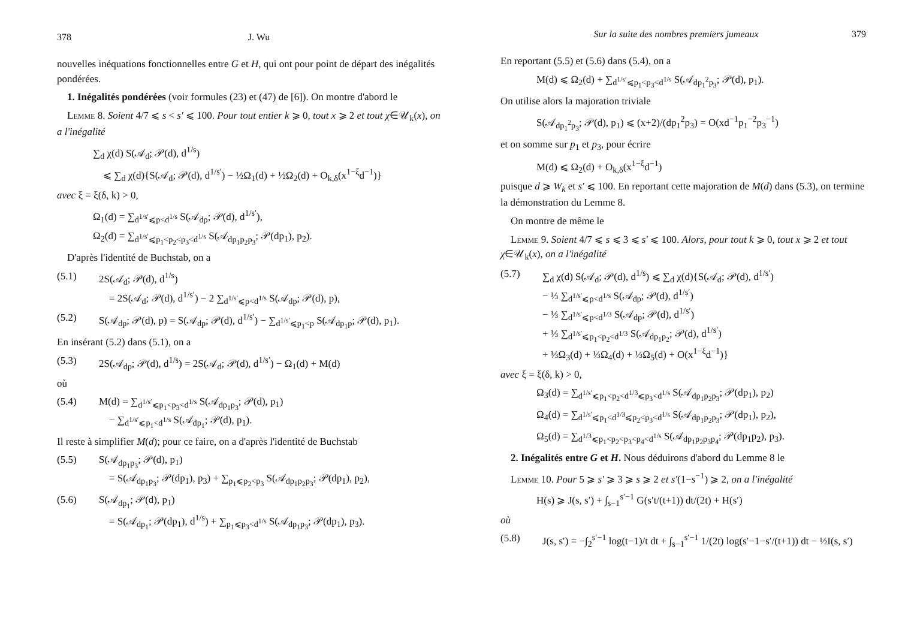378 J. Wu
nouvelles inéquations fonctionnelles entre G et H, qui ont pour point de départ des inégalités pondérées.
1. Inégalités pondérées (voir formules (23) et (47) de [6]). On montre d'abord le
Lemme 8. Soient 4/7 ⩽ s < s′ ⩽ 100. Pour tout entier k ⩾ 0, tout x ⩾ 2 et tout χ∈𝒰<sub>k</sub>(x), on a l'inégalité
∑<sub>d</sub> χ(d) S(𝒜<sub>d</sub>; 𝒫(d), d<sup>1/s</sup>)
⩽ ∑<sub>d</sub> χ(d){S(𝒜<sub>d</sub>; 𝒫(d), d<sup>1/s′</sup>) − ½Ω<sub>1</sub>(d) + ½Ω<sub>2</sub>(d) + O<sub>k,δ</sub>(x<sup>1−ξ</sup>d<sup>−1</sup>)}
avec ξ = ξ(δ, k) > 0,
Ω<sub>1</sub>(d) = ∑<sub>d<sup>1/s′</sup>⩽p<d<sup>1/s</sup></sub> S(𝒜<sub>dp</sub>; 𝒫(d), d<sup>1/s′</sup>),
Ω<sub>2</sub>(d) = ∑<sub>d<sup>1/s′</sup>⩽p<sub>1</sub><p<sub>2</sub><p<sub>3</sub><d<sup>1/s</sup></sub> S(𝒜<sub>dp<sub>1</sub>p<sub>2</sub>p<sub>3</sub></sub>; 𝒫(dp<sub>1</sub>), p<sub>2</sub>).
D'après l'identité de Buchstab, on a
(5.1) 2S(𝒜<sub>d</sub>; 𝒫(d), d<sup>1/s</sup>)
= 2S(𝒜<sub>d</sub>; 𝒫(d), d<sup>1/s′</sup>) − 2 ∑<sub>d<sup>1/s′</sup>⩽p<d<sup>1/s</sup></sub> S(𝒜<sub>dp</sub>; 𝒫(d), p),
(5.2) S(𝒜<sub>dp</sub>; 𝒫(d), p) = S(𝒜<sub>dp</sub>; 𝒫(d), d<sup>1/s′</sup>) − ∑<sub>d<sup>1/s′</sup>⩽p<sub>1</sub><p</sub> S(𝒜<sub>dp<sub>1</sub>p</sub>; 𝒫(d), p<sub>1</sub>).
En insérant (5.2) dans (5.1), on a
(5.3) 2S(𝒜<sub>dp</sub>; 𝒫(d), d<sup>1/s</sup>) = 2S(𝒜<sub>d</sub>; 𝒫(d), d<sup>1/s′</sup>) − Ω<sub>1</sub>(d) + M(d)
où
(5.4) M(d) = ∑<sub>d<sup>1/s′</sup>⩽p<sub>1</sub><p<sub>3</sub><d<sup>1/s</sup></sub> S(𝒜<sub>dp<sub>1</sub>p<sub>3</sub></sub>; 𝒫(d), p<sub>1</sub>)
− ∑<sub>d<sup>1/s′</sup>⩽p<sub>1</sub><d<sup>1/s</sup></sub> S(𝒜<sub>dp<sub>1</sub></sub>; 𝒫(d), p<sub>1</sub>).
Il reste à simplifier M(d); pour ce faire, on a d'après l'identité de Buchstab
(5.5) S(𝒜<sub>dp<sub>1</sub>p<sub>3</sub></sub>; 𝒫(d), p<sub>1</sub>)
= S(𝒜<sub>dp<sub>1</sub>p<sub>3</sub></sub>; 𝒫(dp<sub>1</sub>), p<sub>3</sub>) + ∑<sub>p<sub>1</sub>⩽p<sub>2</sub><p<sub>3</sub></sub> S(𝒜<sub>dp<sub>1</sub>p<sub>2</sub>p<sub>3</sub></sub>; 𝒫(dp<sub>1</sub>), p<sub>2</sub>),
(5.6) S(𝒜<sub>dp<sub>1</sub></sub>; 𝒫(d), p<sub>1</sub>)
= S(𝒜<sub>dp<sub>1</sub></sub>; 𝒫(dp<sub>1</sub>), d<sup>1/s</sup>) + ∑<sub>p<sub>1</sub>⩽p<sub>3</sub><d<sup>1/s</sup></sub> S(𝒜<sub>dp<sub>1</sub>p<sub>3</sub></sub>; 𝒫(dp<sub>1</sub>), p<sub>3</sub>).
Sur la suite des nombres premiers jumeaux 379
En reportant (5.5) et (5.6) dans (5.4), on a
M(d) ⩽ Ω<sub>2</sub>(d) + ∑<sub>d<sup>1/s′</sup>⩽p<sub>1</sub><p<sub>3</sub><d<sup>1/s</sup></sub> S(𝒜<sub>dp<sub>1</sub><sup>2</sup>p<sub>3</sub></sub>; 𝒫(d), p<sub>1</sub>).
On utilise alors la majoration triviale
S(𝒜<sub>dp<sub>1</sub><sup>2</sup>p<sub>3</sub></sub>; 𝒫(d), p<sub>1</sub>) ⩽ (x+2)/(dp<sub>1</sub><sup>2</sup>p<sub>3</sub>) = O(xd<sup>−1</sup>p<sub>1</sub><sup>−2</sup>p<sub>3</sub><sup>−1</sup>)
et on somme sur p<sub>1</sub> et p<sub>3</sub>, pour écrire
M(d) ⩽ Ω<sub>2</sub>(d) + O<sub>k,δ</sub>(x<sup>1−ξ</sup>d<sup>−1</sup>)
puisque d ⩾ W<sub>k</sub> et s′ ⩽ 100. En reportant cette majoration de M(d) dans (5.3), on termine la démonstration du Lemme 8.
On montre de même le
Lemme 9. Soient 4/7 ⩽ s ⩽ 3 ⩽ s′ ⩽ 100. Alors, pour tout k ⩾ 0, tout x ⩾ 2 et tout χ∈𝒰<sub>k</sub>(x), on a l'inégalité
(5.7) ∑<sub>d</sub> χ(d) S(𝒜<sub>d</sub>; 𝒫(d), d<sup>1/s</sup>) ⩽ ∑<sub>d</sub> χ(d){S(𝒜<sub>d</sub>; 𝒫(d), d<sup>1/s′</sup>)
− ⅓ ∑<sub>d<sup>1/s′</sup>⩽p<d<sup>1/s</sup></sub> S(𝒜<sub>dp</sub>; 𝒫(d), d<sup>1/s′</sup>)
− ⅓ ∑<sub>d<sup>1/s′</sup>⩽p<d<sup>1/3</sup></sub> S(𝒜<sub>dp</sub>; 𝒫(d), d<sup>1/s′</sup>)
+ ⅓ ∑<sub>d<sup>1/s′</sup>⩽p<sub>1</sub><p<sub>2</sub><d<sup>1/3</sup></sub> S(𝒜<sub>dp<sub>1</sub>p<sub>2</sub></sub>; 𝒫(d), d<sup>1/s′</sup>)
+ ⅓Ω<sub>3</sub>(d) + ⅓Ω<sub>4</sub>(d) + ⅓Ω<sub>5</sub>(d) + O(x<sup>1−ξ</sup>d<sup>−1</sup>)}
avec ξ = ξ(δ, k) > 0,
Ω<sub>3</sub>(d) = ∑<sub>d<sup>1/s′</sup>⩽p<sub>1</sub><p<sub>2</sub><d<sup>1/3</sup>⩽p<sub>3</sub><d<sup>1/s</sup></sub> S(𝒜<sub>dp<sub>1</sub>p<sub>2</sub>p<sub>3</sub></sub>; 𝒫(dp<sub>1</sub>), p<sub>2</sub>)
Ω<sub>4</sub>(d) = ∑<sub>d<sup>1/s′</sup>⩽p<sub>1</sub><d<sup>1/3</sup>⩽p<sub>2</sub><p<sub>3</sub><d<sup>1/s</sup></sub> S(𝒜<sub>dp<sub>1</sub>p<sub>2</sub>p<sub>3</sub></sub>; 𝒫(dp<sub>1</sub>), p<sub>2</sub>),
Ω<sub>5</sub>(d) = ∑<sub>d<sup>1/3</sup>⩽p<sub>1</sub><p<sub>2</sub><p<sub>3</sub><p<sub>4</sub><d<sup>1/s</sup></sub> S(𝒜<sub>dp<sub>1</sub>p<sub>2</sub>p<sub>3</sub>p<sub>4</sub></sub>; 𝒫(dp<sub>1</sub>p<sub>2</sub>), p<sub>3</sub>).
2. Inégalités entre G et H. Nous déduirons d'abord du Lemme 8 le
Lemme 10. Pour 5 ⩾ s′ ⩾ 3 ⩾ s ⩾ 2 et s′(1−s<sup>−1</sup>) ⩾ 2, on a l'inégalité
H(s) ⩾ J(s, s′) + ∫<sub>s−1</sub><sup>s′−1</sup> G(s′t/(t+1)) dt/(2t) + H(s′)
où
(5.8) J(s, s′) = −∫<sub>2</sub><sup>s′−1</sup> log(t−1)/t dt + ∫<sub>s−1</sub><sup>s′−1</sup> 1/(2t) log(s′−1−s′/(t+1)) dt − ½I(s, s′)